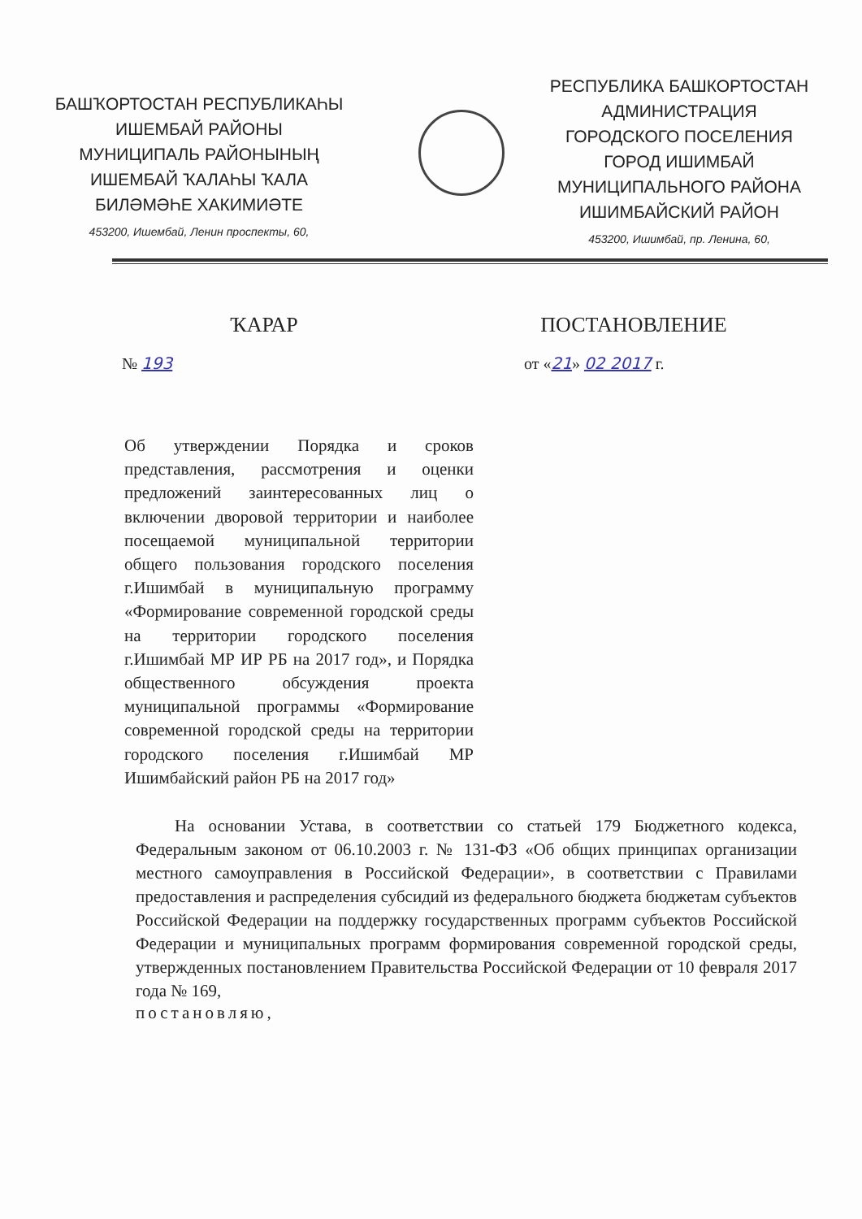БАШҠОРТОСТАН РЕСПУБЛИКАҺЫ
ИШЕМБАЙ РАЙОНЫ
МУНИЦИПАЛЬ РАЙОНЫНЫҢ
ИШЕМБАЙ ҠАЛАҺЫ ҠАЛА
БИЛӘМӘҺЕ ХАКИМИӘТЕ
453200, Ишембай, Ленин проспекты, 60,
РЕСПУБЛИКА БАШКОРТОСТАН
АДМИНИСТРАЦИЯ
ГОРОДСКОГО ПОСЕЛЕНИЯ
ГОРОД ИШИМБАЙ
МУНИЦИПАЛЬНОГО РАЙОНА
ИШИМБАЙСКИЙ РАЙОН
453200, Ишимбай, пр. Ленина, 60,
ҠАРАР ПОСТАНОВЛЕНИЕ
№ 193 от «21» 02 2017 г.
Об утверждении Порядка и сроков представления, рассмотрения и оценки предложений заинтересованных лиц о включении дворовой территории и наиболее посещаемой муниципальной территории общего пользования городского поселения г.Ишимбай в муниципальную программу «Формирование современной городской среды на территории городского поселения г.Ишимбай МР ИР РБ на 2017 год», и Порядка общественного обсуждения проекта муниципальной программы «Формирование современной городской среды на территории городского поселения г.Ишимбай МР Ишимбайский район РБ на 2017 год»
На основании Устава, в соответствии со статьей 179 Бюджетного кодекса, Федеральным законом от 06.10.2003 г. № 131-ФЗ «Об общих принципах организации местного самоуправления в Российской Федерации», в соответствии с Правилами предоставления и распределения субсидий из федерального бюджета бюджетам субъектов Российской Федерации на поддержку государственных программ субъектов Российской Федерации и муниципальных программ формирования современной городской среды, утвержденных постановлением Правительства Российской Федерации от 10 февраля 2017 года № 169,
постановляю,